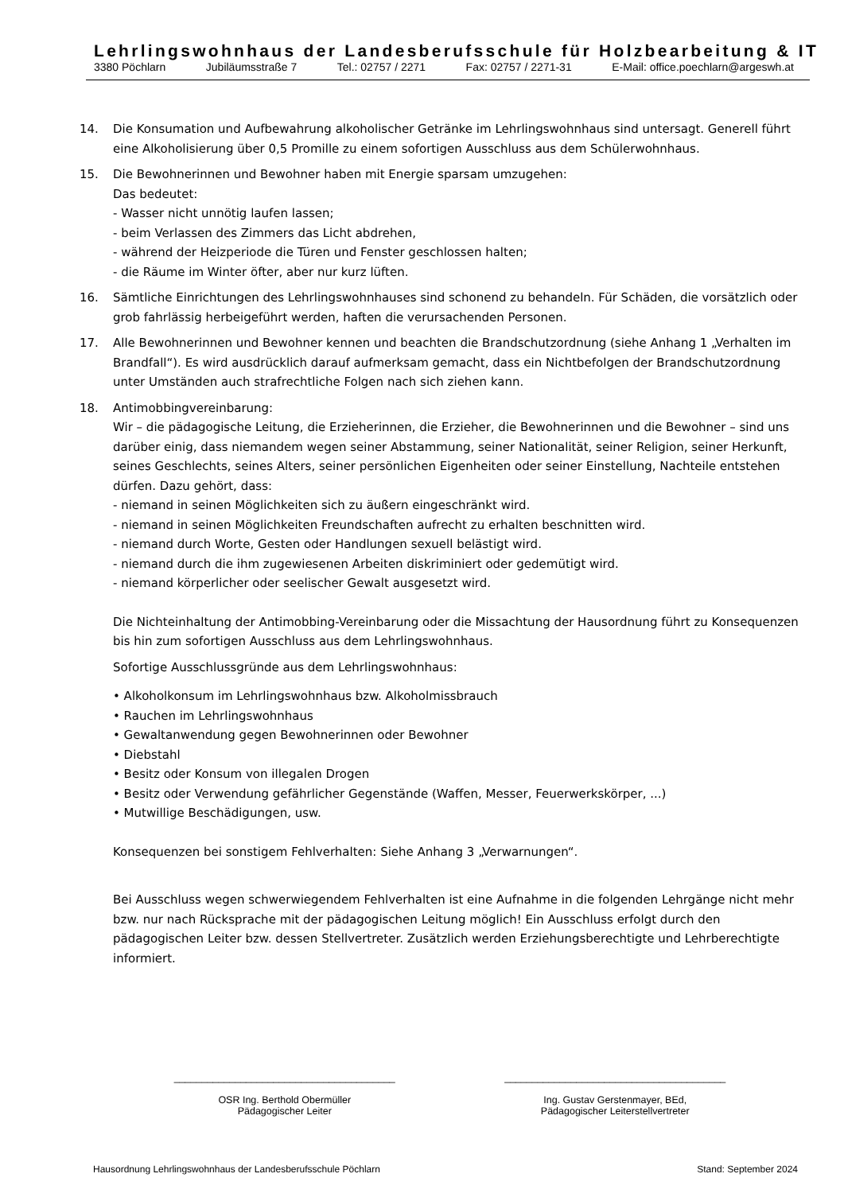Lehrlingswohnhaus der Landesberufsschule für Holzbearbeitung & IT
3380 Pöchlarn Jubiläumsstraße 7 Tel.: 02757 / 2271 Fax: 02757 / 2271-31 E-Mail: office.poechlarn@argeswh.at
14. Die Konsumation und Aufbewahrung alkoholischer Getränke im Lehrlingswohnhaus sind untersagt. Generell führt eine Alkoholisierung über 0,5 Promille zu einem sofortigen Ausschluss aus dem Schülerwohnhaus.
15. Die Bewohnerinnen und Bewohner haben mit Energie sparsam umzugehen:
Das bedeutet:
- Wasser nicht unnötig laufen lassen;
- beim Verlassen des Zimmers das Licht abdrehen,
- während der Heizperiode die Türen und Fenster geschlossen halten;
- die Räume im Winter öfter, aber nur kurz lüften.
16. Sämtliche Einrichtungen des Lehrlingswohnhauses sind schonend zu behandeln. Für Schäden, die vorsätzlich oder grob fahrlässig herbeigeführt werden, haften die verursachenden Personen.
17. Alle Bewohnerinnen und Bewohner kennen und beachten die Brandschutzordnung (siehe Anhang 1 „Verhalten im Brandfall“). Es wird ausdrücklich darauf aufmerksam gemacht, dass ein Nichtbefolgen der Brandschutzordnung unter Umständen auch strafrechtliche Folgen nach sich ziehen kann.
18. Antimobbingvereinbarung:
Wir – die pädagogische Leitung, die Erzieherinnen, die Erzieher, die Bewohnerinnen und die Bewohner – sind uns darüber einig, dass niemandem wegen seiner Abstammung, seiner Nationalität, seiner Religion, seiner Herkunft, seines Geschlechts, seines Alters, seiner persönlichen Eigenheiten oder seiner Einstellung, Nachteile entstehen dürfen. Dazu gehört, dass:
- niemand in seinen Möglichkeiten sich zu äußern eingeschränkt wird.
- niemand in seinen Möglichkeiten Freundschaften aufrecht zu erhalten beschnitten wird.
- niemand durch Worte, Gesten oder Handlungen sexuell belästigt wird.
- niemand durch die ihm zugewiesenen Arbeiten diskriminiert oder gedemütigt wird.
- niemand körperlicher oder seelischer Gewalt ausgesetzt wird.
Die Nichteinhaltung der Antimobbing-Vereinbarung oder die Missachtung der Hausordnung führt zu Konsequenzen bis hin zum sofortigen Ausschluss aus dem Lehrlingswohnhaus.
Sofortige Ausschlussgründe aus dem Lehrlingswohnhaus:
• Alkoholkonsum im Lehrlingswohnhaus bzw. Alkoholmissbrauch
• Rauchen im Lehrlingswohnhaus
• Gewaltanwendung gegen Bewohnerinnen oder Bewohner
• Diebstahl
• Besitz oder Konsum von illegalen Drogen
• Besitz oder Verwendung gefährlicher Gegenstände (Waffen, Messer, Feuerwerkskörper, ...)
• Mutwillige Beschädigungen, usw.
Konsequenzen bei sonstigem Fehlverhalten: Siehe Anhang 3 „Verwarnungen“.
Bei Ausschluss wegen schwerwiegendem Fehlverhalten ist eine Aufnahme in die folgenden Lehrgänge nicht mehr bzw. nur nach Rücksprache mit der pädagogischen Leitung möglich! Ein Ausschluss erfolgt durch den pädagogischen Leiter bzw. dessen Stellvertreter. Zusätzlich werden Erziehungsberechtigte und Lehrberechtigte informiert.
________________________________________
OSR Ing. Berthold Obermüller
Pädagogischer Leiter
________________________________________
Ing. Gustav Gerstenmayer, BEd,
Pädagogischer Leiterstellvertreter
Hausordnung Lehrlingswohnhaus der Landesberufsschule Pöchlarn Stand: September 2024